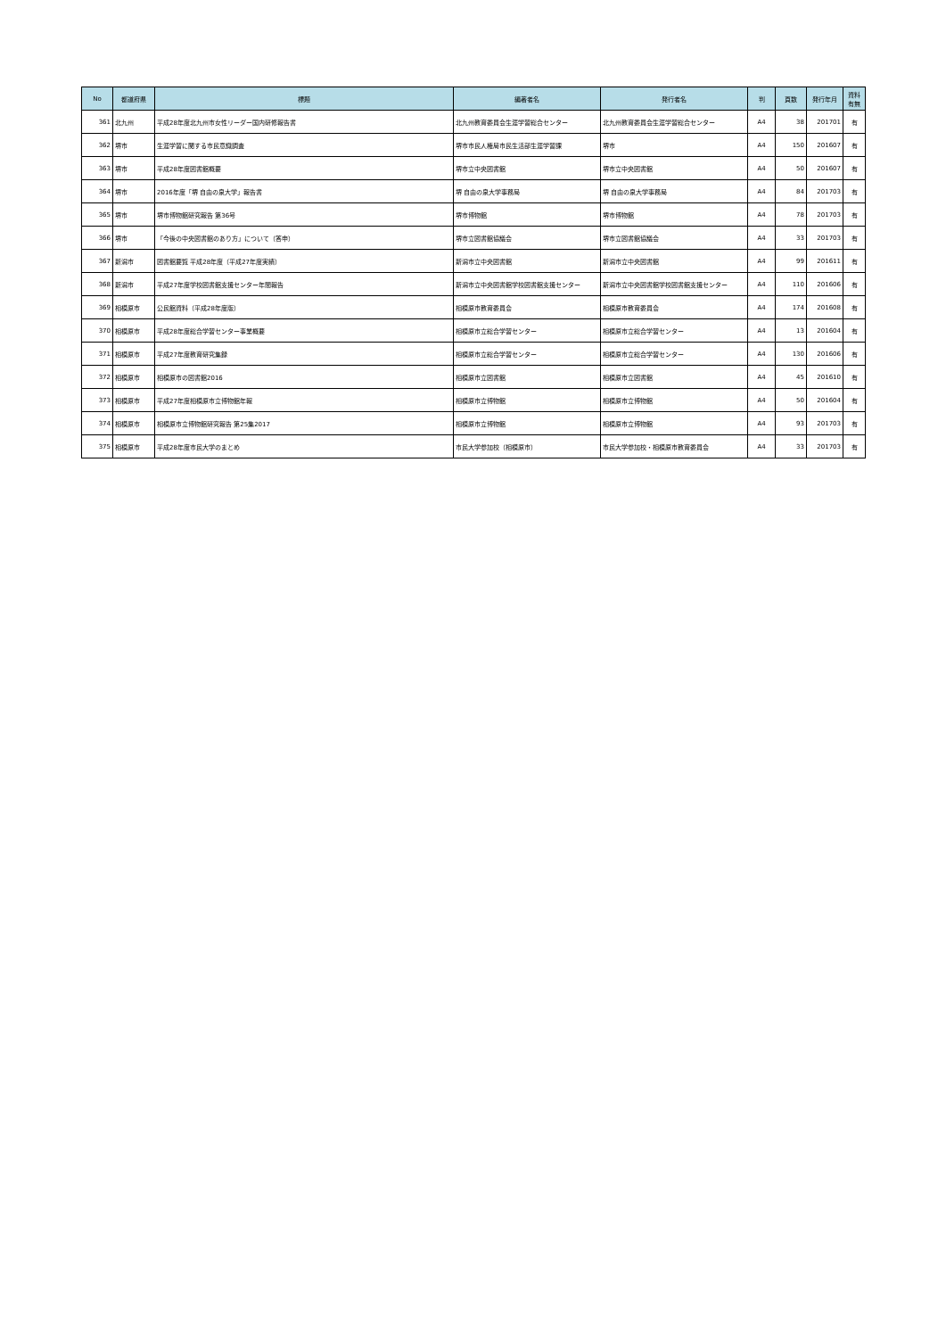| No | 都道府県 | 標題 | 編著者名 | 発行者名 | 判 | 頁数 | 発行年月 | 資料 有無 |
| --- | --- | --- | --- | --- | --- | --- | --- | --- |
| 361 | 北九州 | 平成28年度北九州市女性リーダー国内研修報告書 | 北九州教育委員会生涯学習総合センター | 北九州教育委員会生涯学習総合センター | A4 | 38 | 201701 | 有 |
| 362 | 堺市 | 生涯学習に関する市民意識調査 | 堺市市民人権局市民生活部生涯学習課 | 堺市 | A4 | 150 | 201607 | 有 |
| 363 | 堺市 | 平成28年度図書館概要 | 堺市立中央図書館 | 堺市立中央図書館 | A4 | 50 | 201607 | 有 |
| 364 | 堺市 | 2016年度「堺 自由の泉大学」報告書 | 堺 自由の泉大学事務局 | 堺 自由の泉大学事務局 | A4 | 84 | 201703 | 有 |
| 365 | 堺市 | 堺市博物館研究報告 第36号 | 堺市博物館 | 堺市博物館 | A4 | 78 | 201703 | 有 |
| 366 | 堺市 | 「今後の中央図書館のあり方」について（答申） | 堺市立図書館協議会 | 堺市立図書館協議会 | A4 | 33 | 201703 | 有 |
| 367 | 新潟市 | 図書館要覧 平成28年度（平成27年度実績） | 新潟市立中央図書館 | 新潟市立中央図書館 | A4 | 99 | 201611 | 有 |
| 368 | 新潟市 | 平成27年度学校図書館支援センター年間報告 | 新潟市立中央図書館学校図書館支援センター | 新潟市立中央図書館学校図書館支援センター | A4 | 110 | 201606 | 有 |
| 369 | 相模原市 | 公民館資料（平成28年度版） | 相模原市教育委員会 | 相模原市教育委員会 | A4 | 174 | 201608 | 有 |
| 370 | 相模原市 | 平成28年度総合学習センター事業概要 | 相模原市立総合学習センター | 相模原市立総合学習センター | A4 | 13 | 201604 | 有 |
| 371 | 相模原市 | 平成27年度教育研究集録 | 相模原市立総合学習センター | 相模原市立総合学習センター | A4 | 130 | 201606 | 有 |
| 372 | 相模原市 | 相模原市の図書館2016 | 相模原市立図書館 | 相模原市立図書館 | A4 | 45 | 201610 | 有 |
| 373 | 相模原市 | 平成27年度相模原市立博物館年報 | 相模原市立博物館 | 相模原市立博物館 | A4 | 50 | 201604 | 有 |
| 374 | 相模原市 | 相模原市立博物館研究報告 第25集2017 | 相模原市立博物館 | 相模原市立博物館 | A4 | 93 | 201703 | 有 |
| 375 | 相模原市 | 平成28年度市民大学のまとめ | 市民大学参加校（相模原市） | 市民大学参加校・相模原市教育委員会 | A4 | 33 | 201703 | 有 |